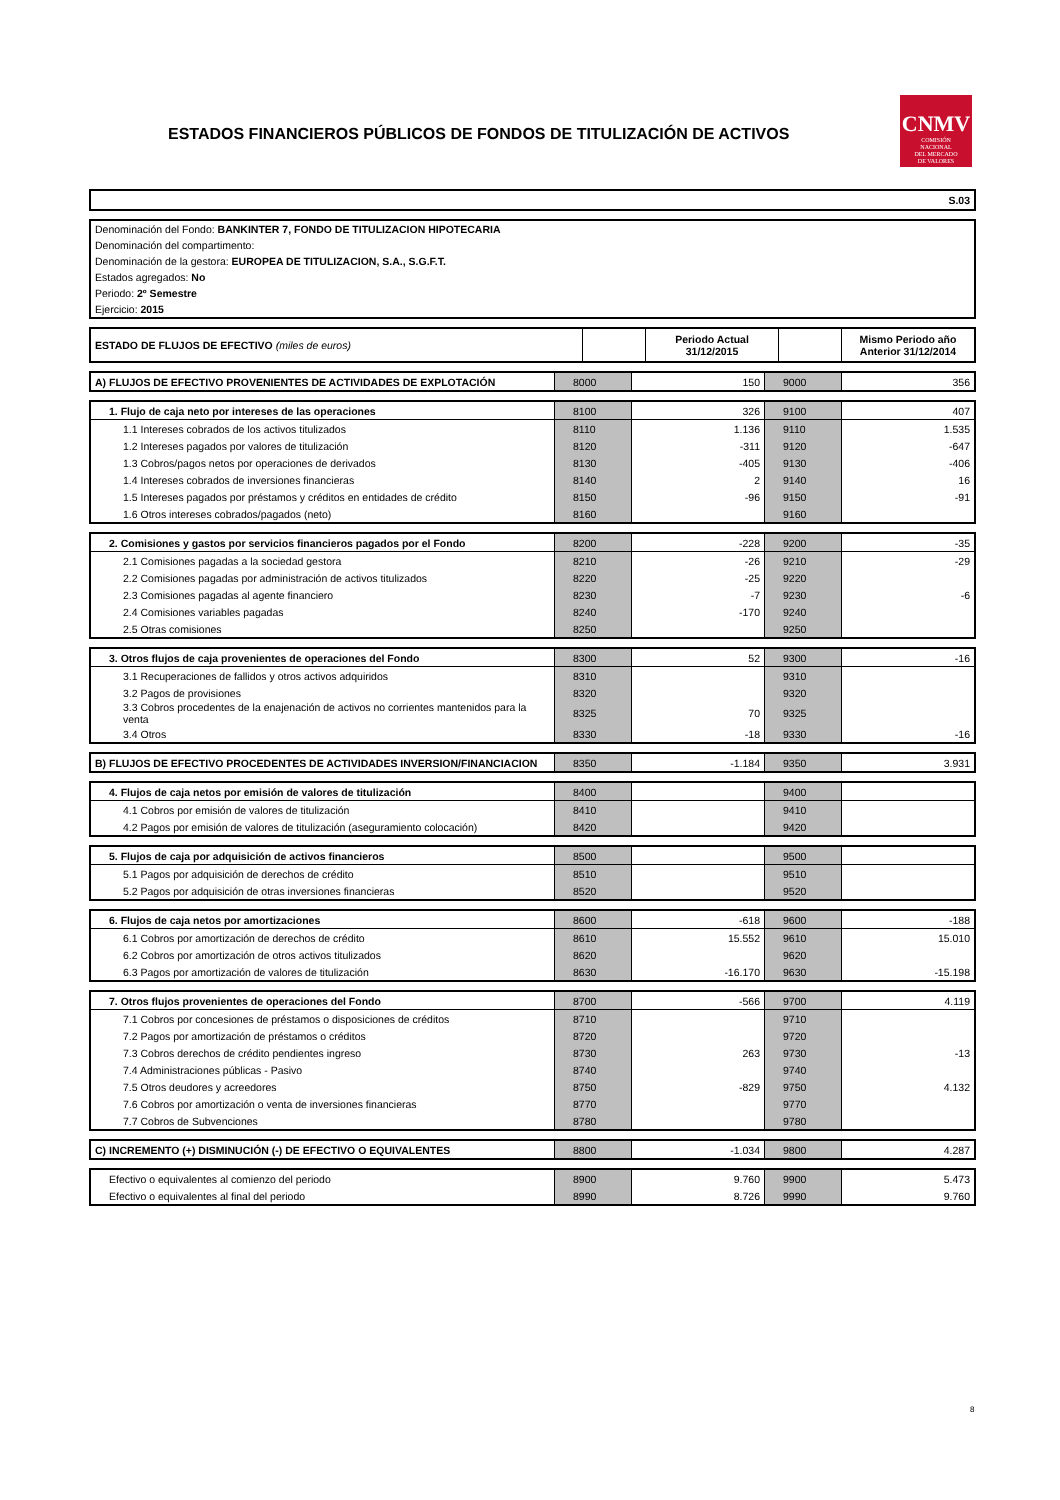ESTADOS FINANCIEROS PÚBLICOS DE FONDOS DE TITULIZACIÓN DE ACTIVOS
CNMV
COMISIÓN
NACIONAL
DEL MERCADO
DE VALORES
| S.03 |
| Denominación del Fondo: BANKINTER 7, FONDO DE TITULIZACION HIPOTECARIA |
| Denominación del compartimento: |
| Denominación de la gestora: EUROPEA DE TITULIZACION, S.A., S.G.F.T. |
| Estados agregados: No |
| Periodo: 2º Semestre |
| Ejercicio: 2015 |
| ESTADO DE FLUJOS DE EFECTIVO (miles de euros) | | Periodo Actual 31/12/2015 | | Mismo Periodo año Anterior 31/12/2014 |
| --- | --- | --- | --- | --- |
| A) FLUJOS DE EFECTIVO PROVENIENTES DE ACTIVIDADES DE EXPLOTACIÓN | 8000 | 150 | 9000 | 356 |
| 1. Flujo de caja neto por intereses de las operaciones | 8100 | 326 | 9100 | 407 |
| 1.1 Intereses cobrados de los activos titulizados | 8110 | 1.136 | 9110 | 1.535 |
| 1.2 Intereses pagados por valores de titulización | 8120 | -311 | 9120 | -647 |
| 1.3 Cobros/pagos netos por operaciones de derivados | 8130 | -405 | 9130 | -406 |
| 1.4 Intereses cobrados de inversiones financieras | 8140 | 2 | 9140 | 16 |
| 1.5 Intereses pagados por préstamos y créditos en entidades de crédito | 8150 | -96 | 9150 | -91 |
| 1.6 Otros intereses cobrados/pagados (neto) | 8160 | | 9160 | |
| 2. Comisiones y gastos por servicios financieros pagados por el Fondo | 8200 | -228 | 9200 | -35 |
| 2.1 Comisiones pagadas a la sociedad gestora | 8210 | -26 | 9210 | -29 |
| 2.2 Comisiones pagadas por administración de activos titulizados | 8220 | -25 | 9220 | |
| 2.3 Comisiones pagadas al agente financiero | 8230 | -7 | 9230 | -6 |
| 2.4 Comisiones variables pagadas | 8240 | -170 | 9240 | |
| 2.5 Otras comisiones | 8250 | | 9250 | |
| 3. Otros flujos de caja provenientes de operaciones del Fondo | 8300 | 52 | 9300 | -16 |
| 3.1 Recuperaciones de fallidos y otros activos adquiridos | 8310 | | 9310 | |
| 3.2 Pagos de provisiones | 8320 | | 9320 | |
| 3.3 Cobros procedentes de la enajenación de activos no corrientes mantenidos para la venta | 8325 | 70 | 9325 | |
| 3.4 Otros | 8330 | -18 | 9330 | -16 |
| B) FLUJOS DE EFECTIVO PROCEDENTES DE ACTIVIDADES INVERSION/FINANCIACION | 8350 | -1.184 | 9350 | 3.931 |
| 4. Flujos de caja netos por emisión de valores de titulización | 8400 | | 9400 | |
| 4.1 Cobros por emisión de valores de titulización | 8410 | | 9410 | |
| 4.2 Pagos por emisión de valores de titulización (aseguramiento colocación) | 8420 | | 9420 | |
| 5. Flujos de caja por adquisición de activos financieros | 8500 | | 9500 | |
| 5.1 Pagos por adquisición de derechos de crédito | 8510 | | 9510 | |
| 5.2 Pagos por adquisición de otras inversiones financieras | 8520 | | 9520 | |
| 6. Flujos de caja netos por amortizaciones | 8600 | -618 | 9600 | -188 |
| 6.1 Cobros por amortización de derechos de crédito | 8610 | 15.552 | 9610 | 15.010 |
| 6.2 Cobros por amortización de otros activos titulizados | 8620 | | 9620 | |
| 6.3 Pagos por amortización de valores de titulización | 8630 | -16.170 | 9630 | -15.198 |
| 7. Otros flujos provenientes de operaciones del Fondo | 8700 | -566 | 9700 | 4.119 |
| 7.1 Cobros por concesiones de préstamos o disposiciones de créditos | 8710 | | 9710 | |
| 7.2 Pagos por amortización de préstamos o créditos | 8720 | | 9720 | |
| 7.3 Cobros derechos de crédito pendientes ingreso | 8730 | 263 | 9730 | -13 |
| 7.4 Administraciones públicas - Pasivo | 8740 | | 9740 | |
| 7.5 Otros deudores y acreedores | 8750 | -829 | 9750 | 4.132 |
| 7.6 Cobros por amortización o venta de inversiones financieras | 8770 | | 9770 | |
| 7.7 Cobros de Subvenciones | 8780 | | 9780 | |
| C) INCREMENTO (+) DISMINUCIÓN (-) DE EFECTIVO O EQUIVALENTES | 8800 | -1.034 | 9800 | 4.287 |
| Efectivo o equivalentes al comienzo del periodo | 8900 | 9.760 | 9900 | 5.473 |
| Efectivo o equivalentes al final del periodo | 8990 | 8.726 | 9990 | 9.760 |
8